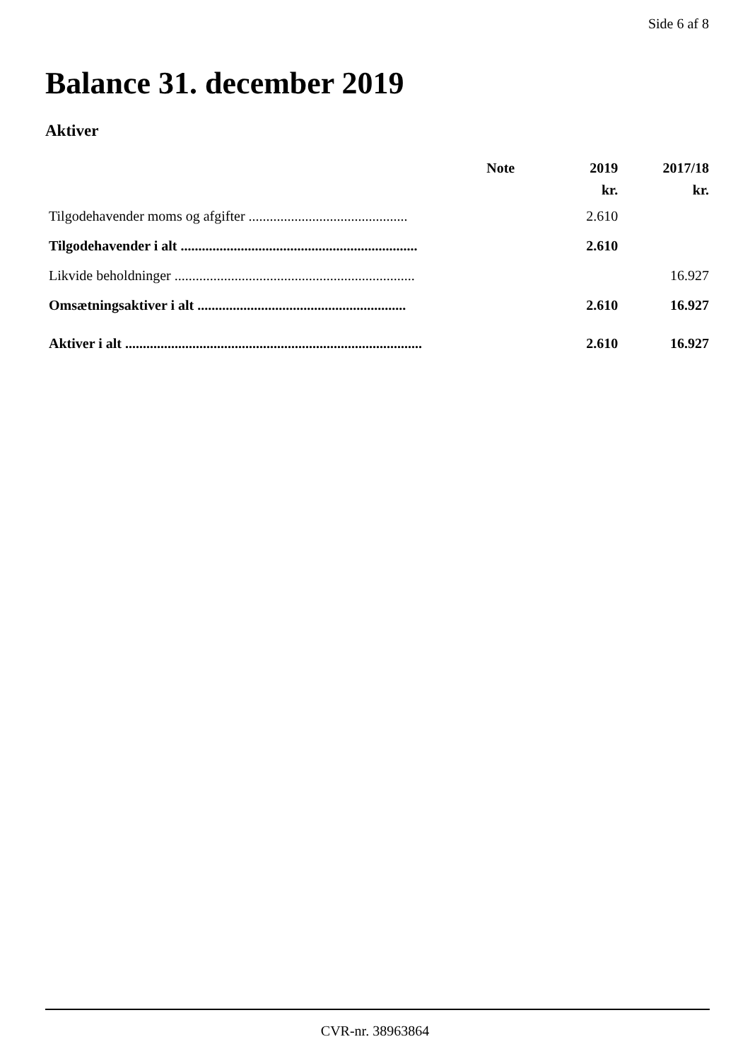Side 6 af 8
Balance 31. december 2019
Aktiver
| | Note | 2019 | 2017/18 |
| --- | --- | --- | --- |
| | | kr. | kr. |
| Tilgodehavender moms og afgifter ............................................. | | 2.610 | |
| Tilgodehavender i alt ................................................................... | | 2.610 | |
| Likvide beholdninger .................................................................... | | | 16.927 |
| Omsætningsaktiver i alt ........................................................... | | 2.610 | 16.927 |
| Aktiver i alt .................................................................................... | | 2.610 | 16.927 |
CVR-nr. 38963864